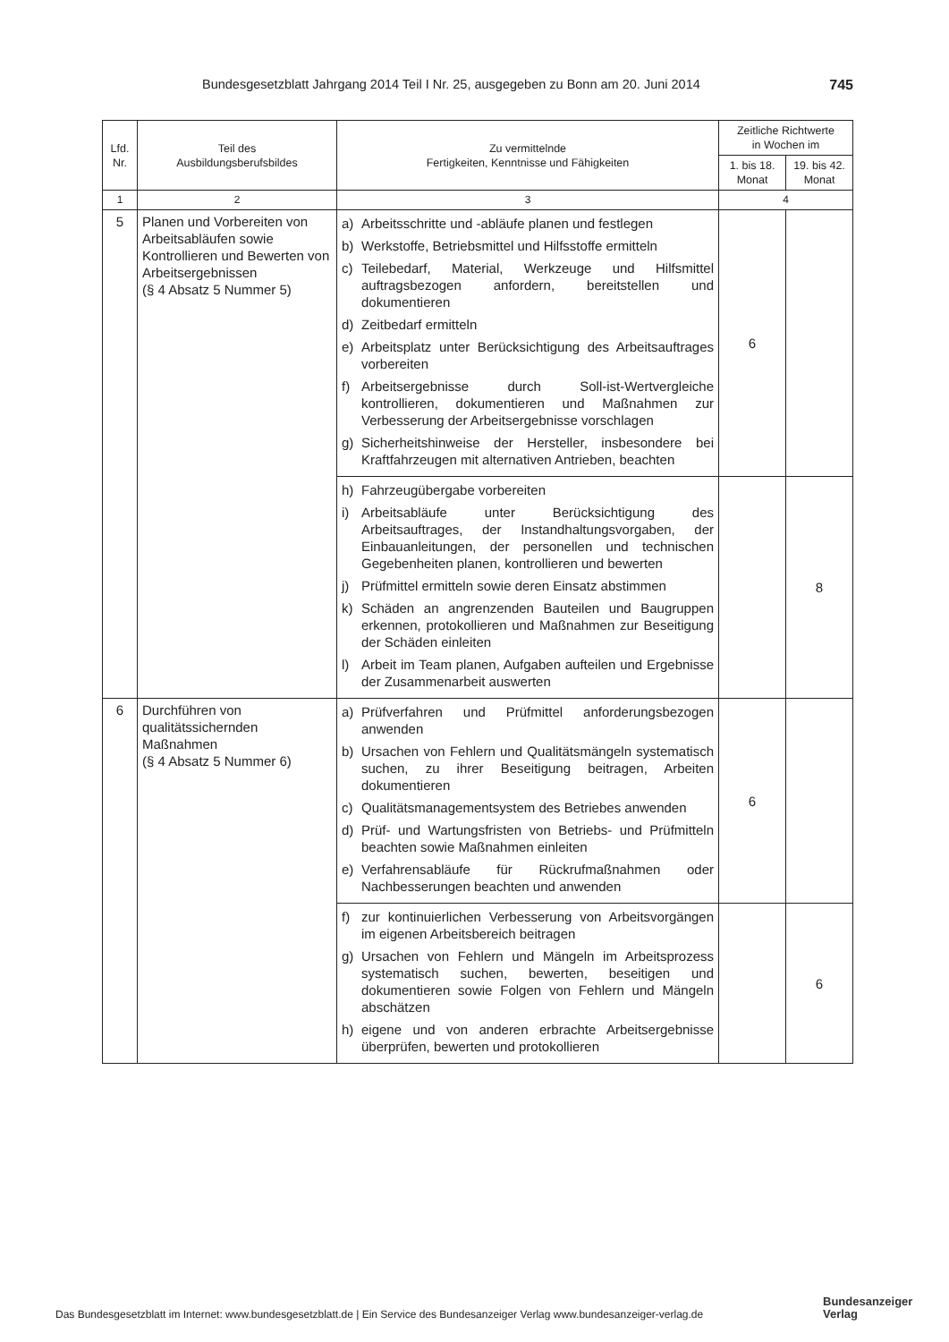Bundesgesetzblatt Jahrgang 2014 Teil I Nr. 25, ausgegeben zu Bonn am 20. Juni 2014 745
| Lfd. Nr. | Teil des Ausbildungsberufsbildes | Zu vermittelnde Fertigkeiten, Kenntnisse und Fähigkeiten | Zeitliche Richtwerte in Wochen im | |
| --- | --- | --- | --- | --- |
| | | | 1. bis 18. Monat | 19. bis 42. Monat |
| 1 | 2 | 3 | 4 | |
| 5 | Planen und Vorbereiten von Arbeitsabläufen sowie Kontrollieren und Bewerten von Arbeitsergebnissen (§ 4 Absatz 5 Nummer 5) | a) Arbeitsschritte und -abläufe planen und festlegen b) Werkstoffe, Betriebsmittel und Hilfsstoffe ermitteln c) Teilebedarf, Material, Werkzeuge und Hilfsmittel auftragsbezogen anfordern, bereitstellen und dokumentieren d) Zeitbedarf ermitteln e) Arbeitsplatz unter Berücksichtigung des Arbeitsauftrages vorbereiten f) Arbeitsergebnisse durch Soll-ist-Wertvergleiche kontrollieren, dokumentieren und Maßnahmen zur Verbesserung der Arbeitsergebnisse vorschlagen g) Sicherheitshinweise der Hersteller, insbesondere bei Kraftfahrzeugen mit alternativen Antrieben, beachten | 6 | |
| | | h) Fahrzeugübergabe vorbereiten i) Arbeitsabläufe unter Berücksichtigung des Arbeitsauftrages, der Instandhaltungsvorgaben, der Einbauanleitungen, der personellen und technischen Gegebenheiten planen, kontrollieren und bewerten j) Prüfmittel ermitteln sowie deren Einsatz abstimmen k) Schäden an angrenzenden Bauteilen und Baugruppen erkennen, protokollieren und Maßnahmen zur Beseitigung der Schäden einleiten l) Arbeit im Team planen, Aufgaben aufteilen und Ergebnisse der Zusammenarbeit auswerten | | 8 |
| 6 | Durchführen von qualitätssichernden Maßnahmen (§ 4 Absatz 5 Nummer 6) | a) Prüfverfahren und Prüfmittel anforderungsbezogen anwenden b) Ursachen von Fehlern und Qualitätsmängeln systematisch suchen, zu ihrer Beseitigung beitragen, Arbeiten dokumentieren c) Qualitätsmanagementsystem des Betriebes anwenden d) Prüf- und Wartungsfristen von Betriebs- und Prüfmitteln beachten sowie Maßnahmen einleiten e) Verfahrensabläufe für Rückrufmaßnahmen oder Nachbesserungen beachten und anwenden | 6 | |
| | | f) zur kontinuierlichen Verbesserung von Arbeitsvorgängen im eigenen Arbeitsbereich beitragen g) Ursachen von Fehlern und Mängeln im Arbeitsprozess systematisch suchen, bewerten, beseitigen und dokumentieren sowie Folgen von Fehlern und Mängeln abschätzen h) eigene und von anderen erbrachte Arbeitsergebnisse überprüfen, bewerten und protokollieren | | 6 |
Das Bundesgesetzblatt im Internet: www.bundesgesetzblatt.de | Ein Service des Bundesanzeiger Verlag www.bundesanzeiger-verlag.de
Bundesanzeiger
Verlag